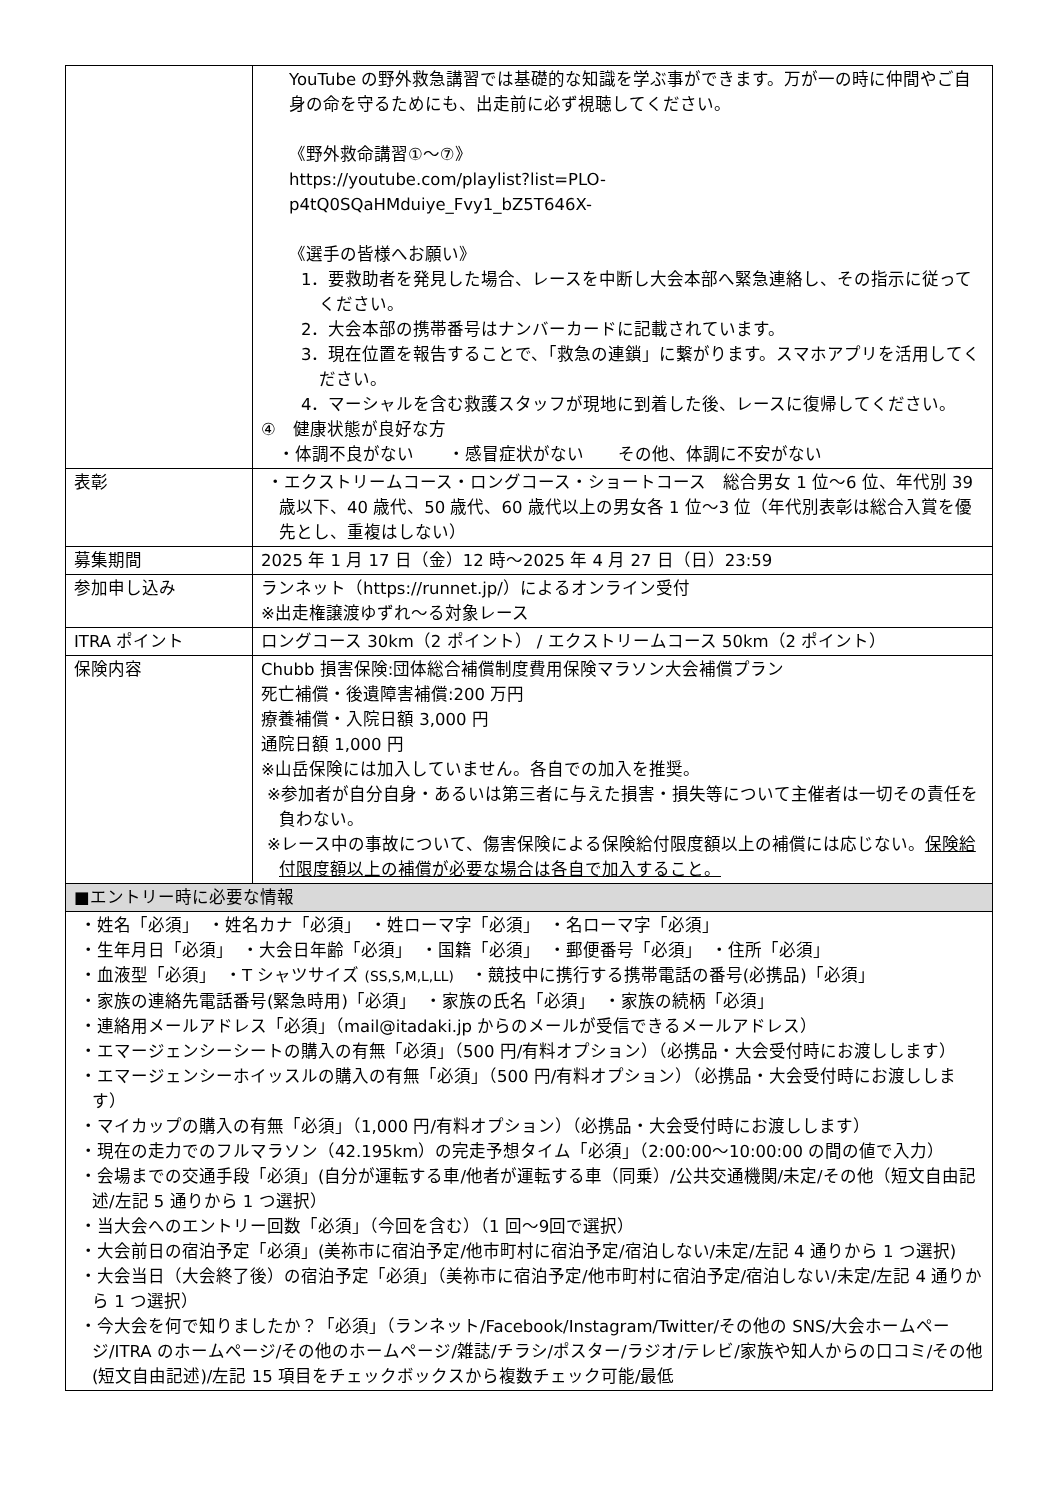| | YouTube の野外救急講習では基礎的な知識を学ぶ事ができます。万が一の時に仲間やご自身の命を守るためにも、出走前に必ず視聴してください。 《野外救命講習①～⑦》 https://youtube.com/playlist?list=PLO- p4tQ0SQaHMduiye_Fvy1_bZ5T646X- 《選手の皆様へお願い》 1．要救助者を発見した場合、レースを中断し大会本部へ緊急連絡し、その指示に従ってください。 2．大会本部の携帯番号はナンバーカードに記載されています。 3．現在位置を報告することで、「救急の連鎖」に繋がります。スマホアプリを活用してください。 4．マーシャルを含む救護スタッフが現地に到着した後、レースに復帰してください。 ④ 健康状態が良好な方 ・体調不良がない ・感冒症状がない その他、体調に不安がない |
| 表彰 | ・エクストリームコース・ロングコース・ショートコース 総合男女 1 位～6 位、年代別 39 歳以下、40 歳代、50 歳代、60 歳代以上の男女各 1 位～3 位（年代別表彰は総合入賞を優先とし、重複はしない） |
| 募集期間 | 2025 年 1 月 17 日（金）12 時～2025 年 4 月 27 日（日）23:59 |
| 参加申し込み | ランネット（https://runnet.jp/）によるオンライン受付 ※出走権譲渡ゆずれ～る対象レース |
| ITRA ポイント | ロングコース 30km（2 ポイント） / エクストリームコース 50km（2 ポイント） |
| 保険内容 | Chubb 損害保険:団体総合補償制度費用保険マラソン大会補償プラン 死亡補償・後遺障害補償:200 万円 療養補償・入院日額 3,000 円 通院日額 1,000 円 ※山岳保険には加入していません。各自での加入を推奨。 ※参加者が自分自身・あるいは第三者に与えた損害・損失等について主催者は一切その責任を負わない。 ※レース中の事故について、傷害保険による保険給付限度額以上の補償には応じない。 保険給付限度額以上の補償が必要な場合は各自で加入すること。 |
| ■エントリー時に必要な情報 | |
| ・姓名「必須」 ・姓名カナ「必須」 ・姓ローマ字「必須」 ・名ローマ字「必須」 ・生年月日「必須」 ・大会日年齢「必須」 ・国籍「必須」 ・郵便番号「必須」 ・住所「必須」 ・血液型「必須」 ・T シャツサイズ (SS,S,M,L,LL) ・競技中に携行する携帯電話の番号(必携品)「必須」 ・家族の連絡先電話番号(緊急時用)「必須」 ・家族の氏名「必須」 ・家族の続柄「必須」 ・連絡用メールアドレス「必須」（mail@itadaki.jp からのメールが受信できるメールアドレス） ・エマージェンシーシートの購入の有無「必須」（500 円/有料オプション）（必携品・大会受付時にお渡しします） ・エマージェンシーホイッスルの購入の有無「必須」（500 円/有料オプション）（必携品・大会受付時にお渡しします） ・マイカップの購入の有無「必須」（1,000 円/有料オプション）（必携品・大会受付時にお渡しします） ・現在の走力でのフルマラソン（42.195km）の完走予想タイム「必須」（2:00:00～10:00:00 の間の値で入力） ・会場までの交通手段「必須」(自分が運転する車/他者が運転する車（同乗）/公共交通機関/未定/その他（短文自由記述/左記 5 通りから 1 つ選択） ・当大会へのエントリー回数「必須」（今回を含む）（1 回～9回で選択） ・大会前日の宿泊予定「必須」(美祢市に宿泊予定/他市町村に宿泊予定/宿泊しない/未定/左記 4 通りから 1 つ選択) ・大会当日（大会終了後）の宿泊予定「必須」（美祢市に宿泊予定/他市町村に宿泊予定/宿泊しない/未定/左記 4 通りから 1 つ選択） ・今大会を何で知りましたか？「必須」（ランネット/Facebook/Instagram/Twitter/その他の SNS/大会ホームページ/ITRA のホームページ/その他のホームページ/雑誌/チラシ/ポスター/ラジオ/テレビ/家族や知人からの口コミ/その他(短文自由記述)/左記 15 項目をチェックボックスから複数チェック可能/最低 | |